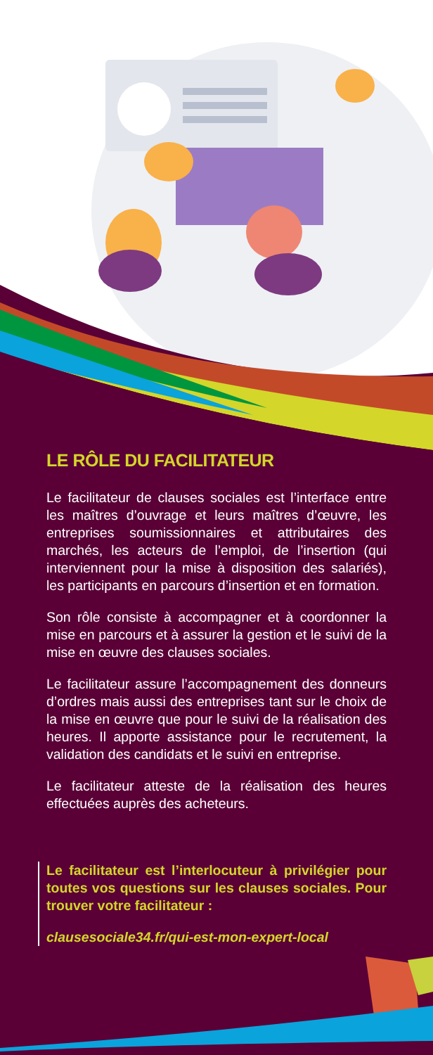LE RÔLE DU FACILITATEUR
Le facilitateur de clauses sociales est l’interface entre les maîtres d’ouvrage et leurs maîtres d’œuvre, les entreprises soumissionnaires et attributaires des marchés, les acteurs de l’emploi, de l’insertion (qui interviennent pour la mise à disposition des salariés), les participants en parcours d’insertion et en formation.
Son rôle consiste à accompagner et à coordonner la mise en parcours et à assurer la gestion et le suivi de la mise en œuvre des clauses sociales.
Le facilitateur assure l’accompagnement des donneurs d’ordres mais aussi des entreprises tant sur le choix de la mise en œuvre que pour le suivi de la réalisation des heures. Il apporte assistance pour le recrutement, la validation des candidats et le suivi en entreprise.
Le facilitateur atteste de la réalisation des heures effectuées auprès des acheteurs.
Le facilitateur est l’interlocuteur à privilégier pour toutes vos questions sur les clauses sociales. Pour trouver votre facilitateur :
clausesociale34.fr/qui-est-mon-expert-local